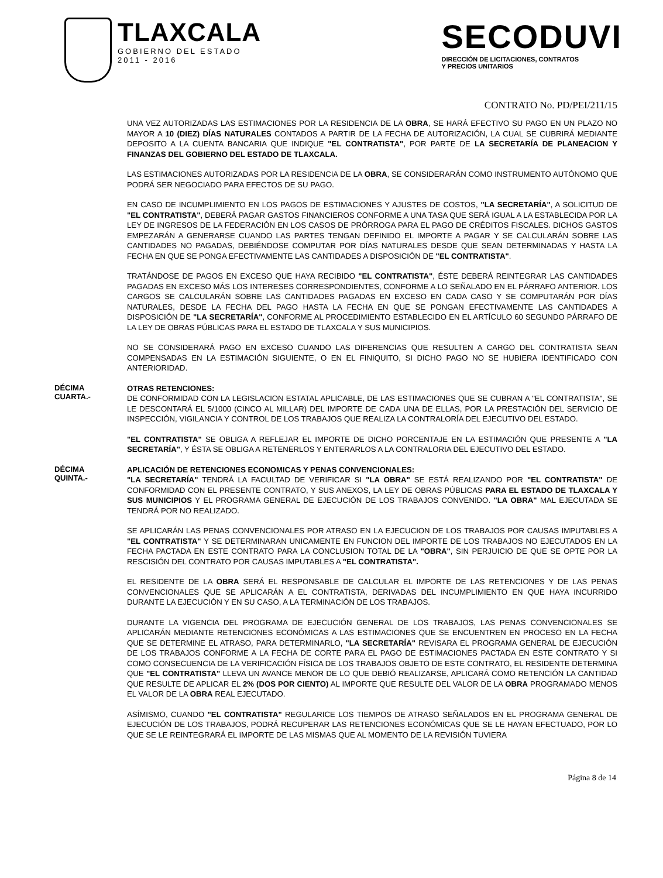TLAXCALA
GOBIERNO DEL ESTADO
2011 - 2016
SECODUVI
DIRECCIÓN DE LICITACIONES, CONTRATOS
Y PRECIOS UNITARIOS
CONTRATO No. PD/PEI/211/15
UNA VEZ AUTORIZADAS LAS ESTIMACIONES POR LA RESIDENCIA DE LA OBRA, SE HARÁ EFECTIVO SU PAGO EN UN PLAZO NO MAYOR A 10 (DIEZ) DÍAS NATURALES CONTADOS A PARTIR DE LA FECHA DE AUTORIZACIÓN, LA CUAL SE CUBRIRÁ MEDIANTE DEPOSITO A LA CUENTA BANCARIA QUE INDIQUE "EL CONTRATISTA", POR PARTE DE LA SECRETARÍA DE PLANEACION Y FINANZAS DEL GOBIERNO DEL ESTADO DE TLAXCALA.
LAS ESTIMACIONES AUTORIZADAS POR LA RESIDENCIA DE LA OBRA, SE CONSIDERARÁN COMO INSTRUMENTO AUTÓNOMO QUE PODRÁ SER NEGOCIADO PARA EFECTOS DE SU PAGO.
EN CASO DE INCUMPLIMIENTO EN LOS PAGOS DE ESTIMACIONES Y AJUSTES DE COSTOS, "LA SECRETARÍA", A SOLICITUD DE "EL CONTRATISTA", DEBERÁ PAGAR GASTOS FINANCIEROS CONFORME A UNA TASA QUE SERÁ IGUAL A LA ESTABLECIDA POR LA LEY DE INGRESOS DE LA FEDERACIÓN EN LOS CASOS DE PRÓRROGA PARA EL PAGO DE CRÉDITOS FISCALES. DICHOS GASTOS EMPEZARÁN A GENERARSE CUANDO LAS PARTES TENGAN DEFINIDO EL IMPORTE A PAGAR Y SE CALCULARÁN SOBRE LAS CANTIDADES NO PAGADAS, DEBIÉNDOSE COMPUTAR POR DÍAS NATURALES DESDE QUE SEAN DETERMINADAS Y HASTA LA FECHA EN QUE SE PONGA EFECTIVAMENTE LAS CANTIDADES A DISPOSICIÓN DE "EL CONTRATISTA".
TRATÁNDOSE DE PAGOS EN EXCESO QUE HAYA RECIBIDO "EL CONTRATISTA", ÉSTE DEBERÁ REINTEGRAR LAS CANTIDADES PAGADAS EN EXCESO MÁS LOS INTERESES CORRESPONDIENTES, CONFORME A LO SEÑALADO EN EL PÁRRAFO ANTERIOR. LOS CARGOS SE CALCULARÁN SOBRE LAS CANTIDADES PAGADAS EN EXCESO EN CADA CASO Y SE COMPUTARÁN POR DÍAS NATURALES, DESDE LA FECHA DEL PAGO HASTA LA FECHA EN QUE SE PONGAN EFECTIVAMENTE LAS CANTIDADES A DISPOSICIÓN DE "LA SECRETARÍA", CONFORME AL PROCEDIMIENTO ESTABLECIDO EN EL ARTÍCULO 60 SEGUNDO PÁRRAFO DE LA LEY DE OBRAS PÚBLICAS PARA EL ESTADO DE TLAXCALA Y SUS MUNICIPIOS.
NO SE CONSIDERARÁ PAGO EN EXCESO CUANDO LAS DIFERENCIAS QUE RESULTEN A CARGO DEL CONTRATISTA SEAN COMPENSADAS EN LA ESTIMACIÓN SIGUIENTE, O EN EL FINIQUITO, SI DICHO PAGO NO SE HUBIERA IDENTIFICADO CON ANTERIORIDAD.
DÉCIMA
CUARTA.-
OTRAS RETENCIONES:
DE CONFORMIDAD CON LA LEGISLACION ESTATAL APLICABLE, DE LAS ESTIMACIONES QUE SE CUBRAN A "EL CONTRATISTA", SE LE DESCONTARÁ EL 5/1000 (CINCO AL MILLAR) DEL IMPORTE DE CADA UNA DE ELLAS, POR LA PRESTACIÓN DEL SERVICIO DE INSPECCIÓN, VIGILANCIA Y CONTROL DE LOS TRABAJOS QUE REALIZA LA CONTRALORÍA DEL EJECUTIVO DEL ESTADO.
"EL CONTRATISTA" SE OBLIGA A REFLEJAR EL IMPORTE DE DICHO PORCENTAJE EN LA ESTIMACIÓN QUE PRESENTE A "LA SECRETARÍA", Y ÉSTA SE OBLIGA A RETENERLOS Y ENTERARLOS A LA CONTRALORIA DEL EJECUTIVO DEL ESTADO.
DÉCIMA
QUINTA.-
APLICACIÓN DE RETENCIONES ECONOMICAS Y PENAS CONVENCIONALES:
"LA SECRETARÍA" TENDRÁ LA FACULTAD DE VERIFICAR SI "LA OBRA" SE ESTÁ REALIZANDO POR "EL CONTRATISTA" DE CONFORMIDAD CON EL PRESENTE CONTRATO, Y SUS ANEXOS, LA LEY DE OBRAS PÚBLICAS PARA EL ESTADO DE TLAXCALA Y SUS MUNICIPIOS Y EL PROGRAMA GENERAL DE EJECUCIÓN DE LOS TRABAJOS CONVENIDO. "LA OBRA" MAL EJECUTADA SE TENDRÁ POR NO REALIZADO.
SE APLICARÁN LAS PENAS CONVENCIONALES POR ATRASO EN LA EJECUCION DE LOS TRABAJOS POR CAUSAS IMPUTABLES A "EL CONTRATISTA" Y SE DETERMINARAN UNICAMENTE EN FUNCION DEL IMPORTE DE LOS TRABAJOS NO EJECUTADOS EN LA FECHA PACTADA EN ESTE CONTRATO PARA LA CONCLUSION TOTAL DE LA "OBRA", SIN PERJUICIO DE QUE SE OPTE POR LA RESCISIÓN DEL CONTRATO POR CAUSAS IMPUTABLES A "EL CONTRATISTA".
EL RESIDENTE DE LA OBRA SERÁ EL RESPONSABLE DE CALCULAR EL IMPORTE DE LAS RETENCIONES Y DE LAS PENAS CONVENCIONALES QUE SE APLICARÁN A EL CONTRATISTA, DERIVADAS DEL INCUMPLIMIENTO EN QUE HAYA INCURRIDO DURANTE LA EJECUCIÓN Y EN SU CASO, A LA TERMINACIÓN DE LOS TRABAJOS.
DURANTE LA VIGENCIA DEL PROGRAMA DE EJECUCIÓN GENERAL DE LOS TRABAJOS, LAS PENAS CONVENCIONALES SE APLICARÁN MEDIANTE RETENCIONES ECONÓMICAS A LAS ESTIMACIONES QUE SE ENCUENTREN EN PROCESO EN LA FECHA QUE SE DETERMINE EL ATRASO, PARA DETERMINARLO, "LA SECRETARÍA" REVISARA EL PROGRAMA GENERAL DE EJECUCIÓN DE LOS TRABAJOS CONFORME A LA FECHA DE CORTE PARA EL PAGO DE ESTIMACIONES PACTADA EN ESTE CONTRATO Y SI COMO CONSECUENCIA DE LA VERIFICACIÓN FÍSICA DE LOS TRABAJOS OBJETO DE ESTE CONTRATO, EL RESIDENTE DETERMINA QUE "EL CONTRATISTA" LLEVA UN AVANCE MENOR DE LO QUE DEBIÓ REALIZARSE, APLICARÁ COMO RETENCIÓN LA CANTIDAD QUE RESULTE DE APLICAR EL 2% (DOS POR CIENTO) AL IMPORTE QUE RESULTE DEL VALOR DE LA OBRA PROGRAMADO MENOS EL VALOR DE LA OBRA REAL EJECUTADO.
ASÍMISMO, CUANDO "EL CONTRATISTA" REGULARICE LOS TIEMPOS DE ATRASO SEÑALADOS EN EL PROGRAMA GENERAL DE EJECUCIÓN DE LOS TRABAJOS, PODRÁ RECUPERAR LAS RETENCIONES ECONÓMICAS QUE SE LE HAYAN EFECTUADO, POR LO QUE SE LE REINTEGRARÁ EL IMPORTE DE LAS MISMAS QUE AL MOMENTO DE LA REVISIÓN TUVIERA
Página 8 de 14